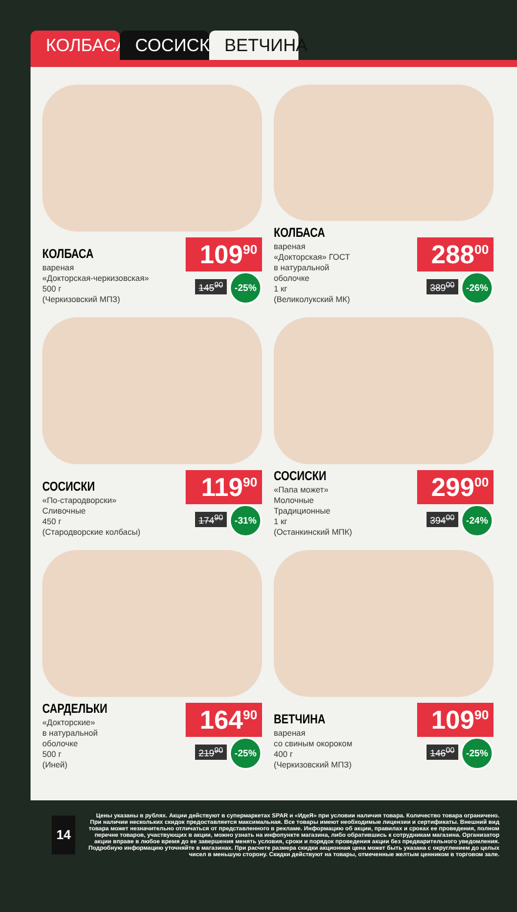КОЛБАСА
СОСИСКИ
ВЕТЧИНА
КОЛБАСА
вареная
«Докторская-черкизовская»
500 г
(Черкизовский МПЗ)
109<sup>90</sup>
145<sup>90</sup> -25%
КОЛБАСА
вареная
«Докторская» ГОСТ
в натуральной
оболочке
1 кг
(Великолукский МК)
288<sup>00</sup>
389<sup>00</sup> -26%
СОСИСКИ
«По-стародворски»
Сливочные
450 г
(Стародворские колбасы)
119<sup>90</sup>
174<sup>90</sup> -31%
СОСИСКИ
«Папа может»
Молочные
Традиционные
1 кг
(Останкинский МПК)
299<sup>00</sup>
394<sup>00</sup> -24%
САРДЕЛЬКИ
«Докторские»
в натуральной
оболочке
500 г
(Иней)
164<sup>90</sup>
219<sup>90</sup> -25%
ВЕТЧИНА
вареная
со свиным окороком
400 г
(Черкизовский МПЗ)
109<sup>90</sup>
146<sup>00</sup> -25%
14
Цены указаны в рублях. Акции действуют в супермаркетах SPAR и «ИдеЯ» при условии наличия товара. Количество товара ограничено. При наличии нескольких скидок предоставляется максимальная. Все товары имеют необходимые лицензии и сертификаты. Внешний вид товара может незначительно отличаться от представленного в рекламе. Информацию об акции, правилах и сроках ее проведения, полном перечне товаров, участвующих в акции, можно узнать на инфопункте магазина, либо обратившись к сотрудникам магазина. Организатор акции вправе в любое время до ее завершения менять условия, сроки и порядок проведения акции без предварительного уведомления. Подробную информацию уточняйте в магазинах. При расчете размера скидки акционная цена может быть указана с округлением до целых чисел в меньшую сторону. Скидки действуют на товары, отмеченные желтым ценником в торговом зале.